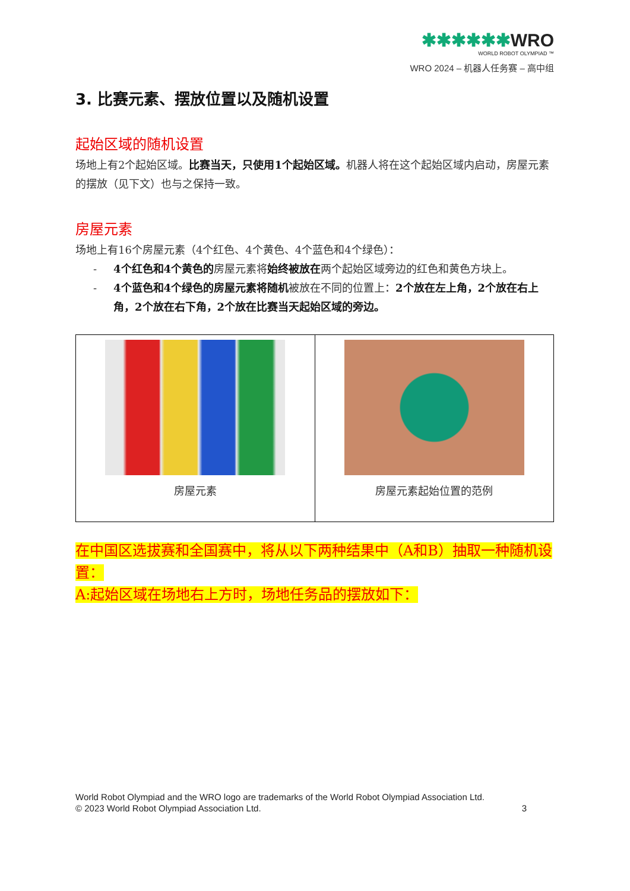✱✱✱✱✱✱WRO
WORLD ROBOT OLYMPIAD ™
WRO 2024 – 机器人任务赛 – 高中组
3. 比赛元素、摆放位置以及随机设置
起始区域的随机设置
场地上有2个起始区域。比赛当天，只使用1个起始区域。机器人将在这个起始区域内启动，房屋元素的摆放（见下文）也与之保持一致。
房屋元素
场地上有16个房屋元素（4个红色、4个黄色、4个蓝色和4个绿色）：
- 4个红色和4个黄色的房屋元素将始终被放在两个起始区域旁边的红色和黄色方块上。
- 4个蓝色和4个绿色的房屋元素将随机被放在不同的位置上：2个放在左上角，2个放在右上角，2个放在右下角，2个放在比赛当天起始区域的旁边。
| 房屋元素 | 房屋元素起始位置的范例 |
在中国区选拔赛和全国赛中，将从以下两种结果中（A和B）抽取一种随机设置：
A:起始区域在场地右上方时，场地任务品的摆放如下：
World Robot Olympiad and the WRO logo are trademarks of the World Robot Olympiad Association Ltd.
© 2023 World Robot Olympiad Association Ltd. 3